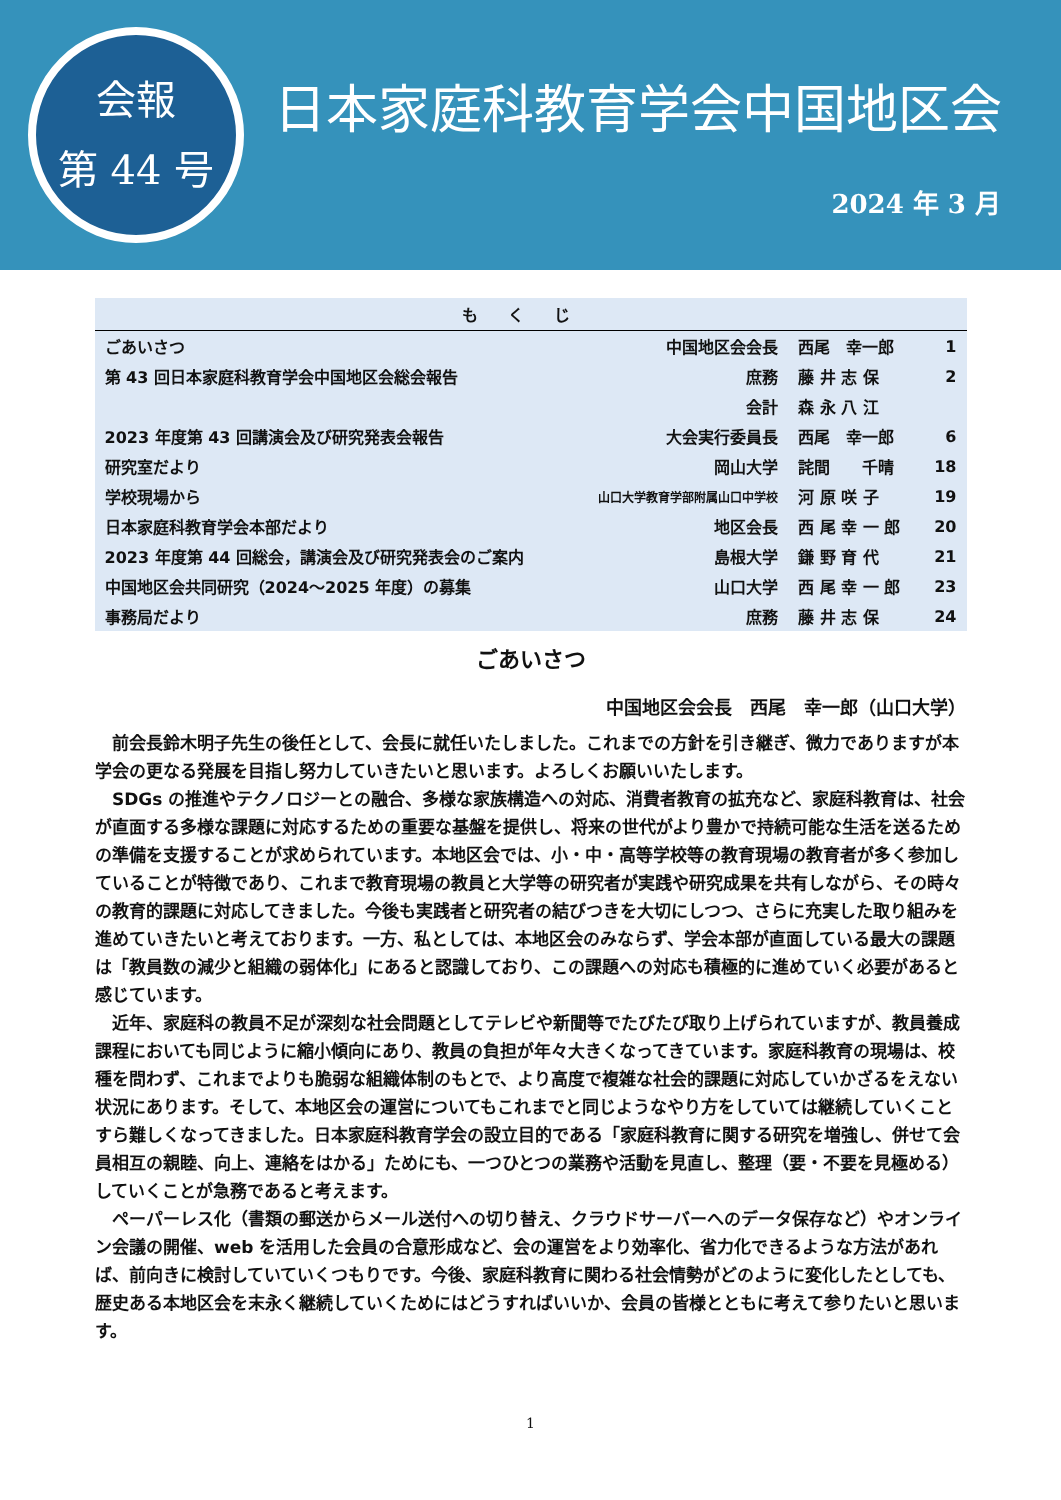会報
第 44 号
日本家庭科教育学会中国地区会
2024 年 3 月
| もくじ | | | |
| --- | --- | --- | --- |
| ごあいさつ | 中国地区会会長 | 西尾 幸一郎 | 1 |
| 第 43 回日本家庭科教育学会中国地区会総会報告 | 庶務 | 藤 井 志 保 | 2 |
| | 会計 | 森 永 八 江 | |
| 2023 年度第 43 回講演会及び研究発表会報告 | 大会実行委員長 | 西尾 幸一郎 | 6 |
| 研究室だより | 岡山大学 | 詫間 千晴 | 18 |
| 学校現場から | 山口大学教育学部附属山口中学校 | 河 原 咲 子 | 19 |
| 日本家庭科教育学会本部だより | 地区会長 | 西 尾 幸 一 郎 | 20 |
| 2023 年度第 44 回総会，講演会及び研究発表会のご案内 | 島根大学 | 鎌 野 育 代 | 21 |
| 中国地区会共同研究（2024～2025 年度）の募集 | 山口大学 | 西 尾 幸 一 郎 | 23 |
| 事務局だより | 庶務 | 藤 井 志 保 | 24 |
ごあいさつ
中国地区会会長　西尾　幸一郎（山口大学）
前会長鈴木明子先生の後任として、会長に就任いたしました。これまでの方針を引き継ぎ、微力でありますが本学会の更なる発展を目指し努力していきたいと思います。よろしくお願いいたします。
SDGs の推進やテクノロジーとの融合、多様な家族構造への対応、消費者教育の拡充など、家庭科教育は、社会が直面する多様な課題に対応するための重要な基盤を提供し、将来の世代がより豊かで持続可能な生活を送るための準備を支援することが求められています。本地区会では、小・中・高等学校等の教育現場の教育者が多く参加していることが特徴であり、これまで教育現場の教員と大学等の研究者が実践や研究成果を共有しながら、その時々の教育的課題に対応してきました。今後も実践者と研究者の結びつきを大切にしつつ、さらに充実した取り組みを進めていきたいと考えております。一方、私としては、本地区会のみならず、学会本部が直面している最大の課題は「教員数の減少と組織の弱体化」にあると認識しており、この課題への対応も積極的に進めていく必要があると感じています。
近年、家庭科の教員不足が深刻な社会問題としてテレビや新聞等でたびたび取り上げられていますが、教員養成課程においても同じように縮小傾向にあり、教員の負担が年々大きくなってきています。家庭科教育の現場は、校種を問わず、これまでよりも脆弱な組織体制のもとで、より高度で複雑な社会的課題に対応していかざるをえない状況にあります。そして、本地区会の運営についてもこれまでと同じようなやり方をしていては継続していくことすら難しくなってきました。日本家庭科教育学会の設立目的である「家庭科教育に関する研究を増強し、併せて会員相互の親睦、向上、連絡をはかる」ためにも、一つひとつの業務や活動を見直し、整理（要・不要を見極める）していくことが急務であると考えます。
ペーパーレス化（書類の郵送からメール送付への切り替え、クラウドサーバーへのデータ保存など）やオンライン会議の開催、web を活用した会員の合意形成など、会の運営をより効率化、省力化できるような方法があれば、前向きに検討していていくつもりです。今後、家庭科教育に関わる社会情勢がどのように変化したとしても、歴史ある本地区会を末永く継続していくためにはどうすればいいか、会員の皆様とともに考えて参りたいと思います。
1